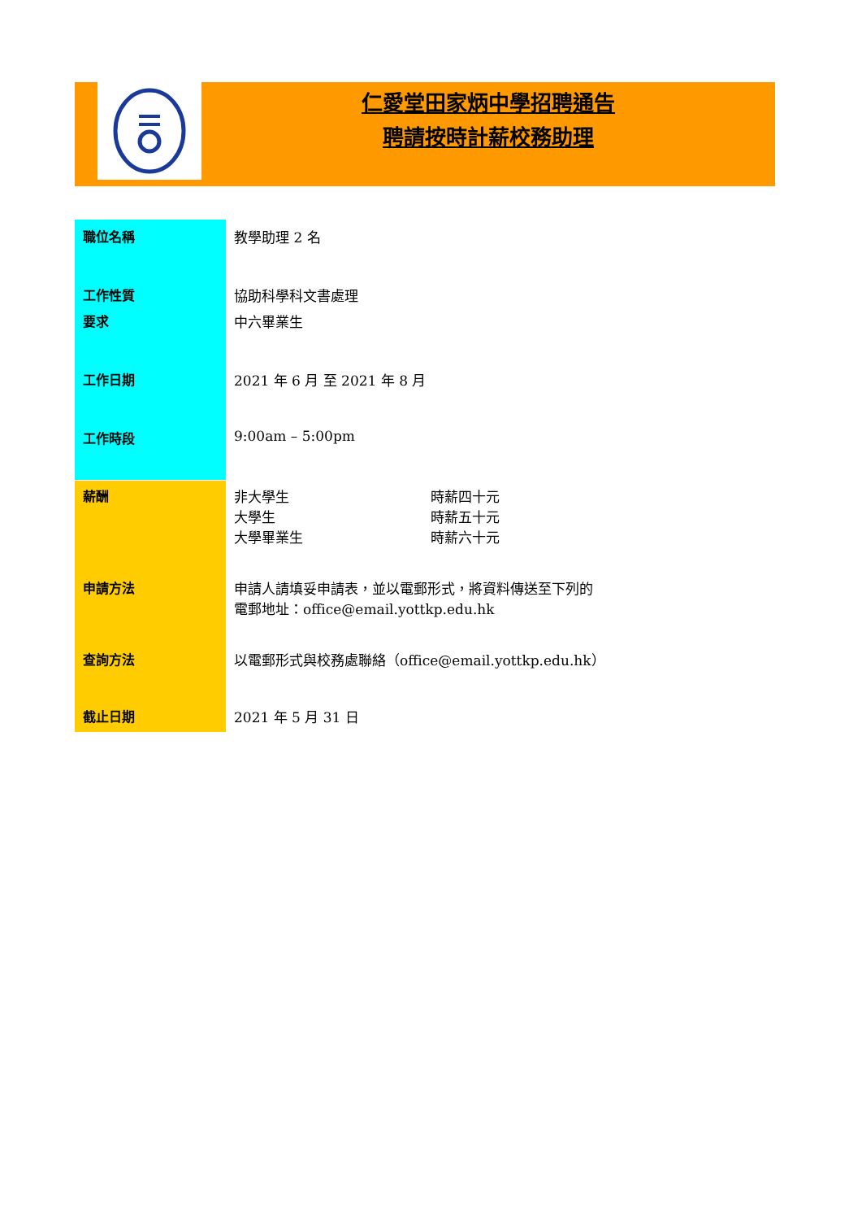仁愛堂田家炳中學招聘通告
聘請按時計薪校務助理
| 職位名稱 | 教學助理 2 名 |
| 工作性質 | 協助科學科文書處理 |
| 要求 | 中六畢業生 |
| 工作日期 | 2021 年 6 月 至 2021 年 8 月 |
| 工作時段 | 9:00am – 5:00pm |
| 薪酬 | 非大學生 大學生 大學畢業生 | 時薪四十元 時薪五十元 時薪六十元 |
| 申請方法 | 申請人請填妥申請表，並以電郵形式，將資料傳送至下列的 電郵地址：office@email.yottkp.edu.hk | |
| 查詢方法 | 以電郵形式與校務處聯絡（office@email.yottkp.edu.hk） | |
| 截止日期 | 2021 年 5 月 31 日 | |